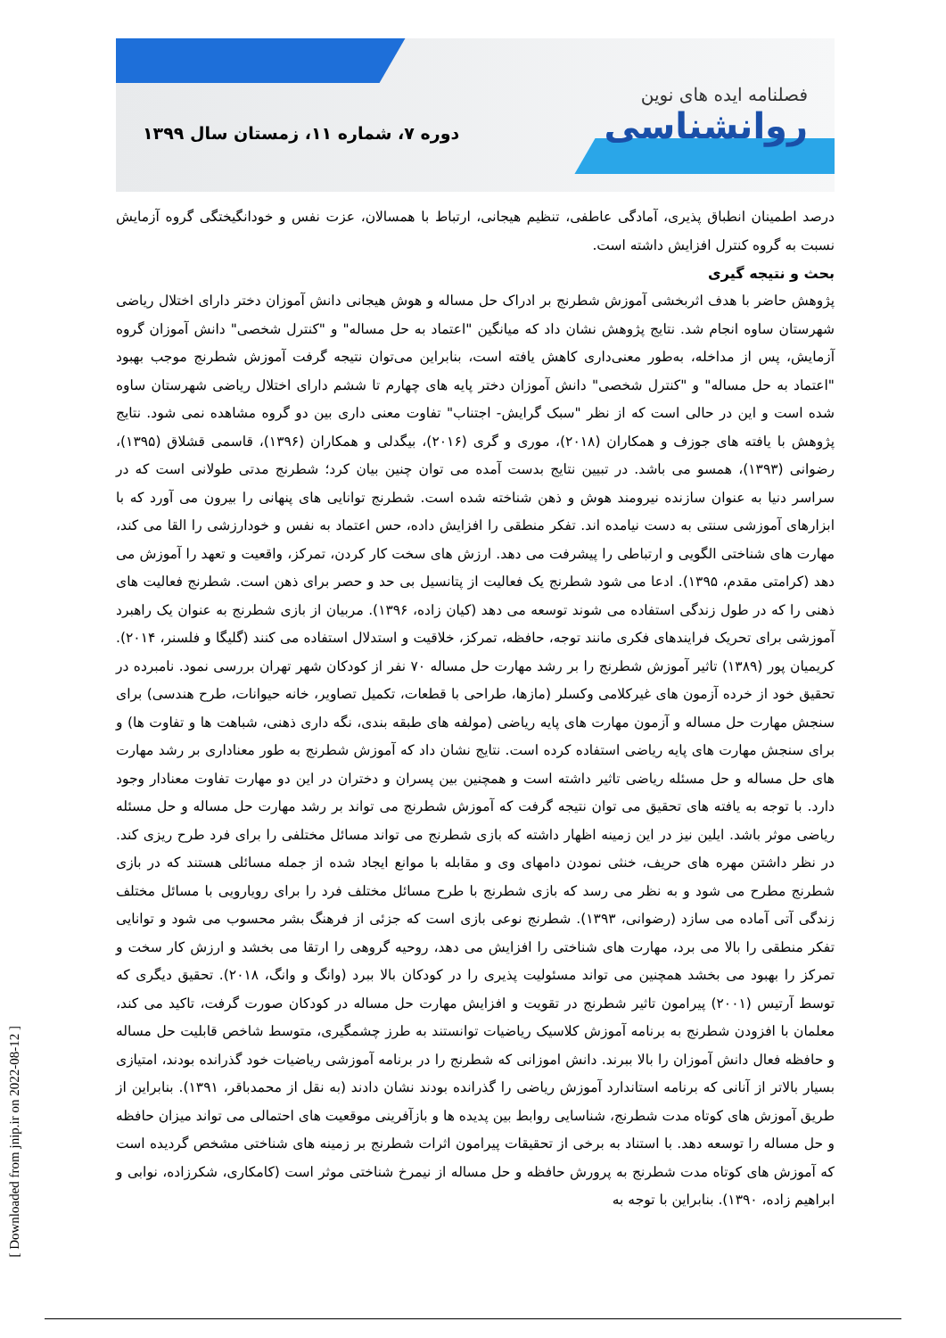فصلنامه ایده های نوین
روانشناسی
دوره ۷، شماره ۱۱، زمستان سال ۱۳۹۹
درصد اطمینان انطباق پذیری، آمادگی عاطفی، تنظیم هیجانی، ارتباط با همسالان، عزت نفس و خودانگیختگی گروه آزمایش نسبت به گروه کنترل افزایش داشته است.
بحث و نتیجه گیری
پژوهش حاضر با هدف اثربخشی آموزش شطرنج بر ادراک حل مساله و هوش هیجانی دانش آموزان دختر دارای اختلال ریاضی شهرستان ساوه انجام شد. نتایج پژوهش نشان داد که میانگین "اعتماد به حل مساله" و "کنترل شخصی" دانش آموزان گروه آزمایش، پس از مداخله، به‌طور معنی‌داری کاهش یافته است، بنابراین می‌توان نتیجه گرفت آموزش شطرنج موجب بهبود "اعتماد به حل مساله" و "کنترل شخصی" دانش آموزان دختر پایه های چهارم تا ششم دارای اختلال ریاضی شهرستان ساوه شده است و این در حالی است که از نظر "سبک گرایش- اجتناب" تفاوت معنی داری بین دو گروه مشاهده نمی شود. نتایج پژوهش با یافته های جوزف و همکاران (۲۰۱۸)، موری و گری (۲۰۱۶)، بیگدلی و همکاران (۱۳۹۶)، قاسمی قشلاق (۱۳۹۵)، رضوانی (۱۳۹۳)، همسو می باشد. در تبیین نتایج بدست آمده می توان چنین بیان کرد؛ شطرنج مدتی طولانی است که در سراسر دنیا به عنوان سازنده نیرومند هوش و ذهن شناخته شده است. شطرنج توانایی های پنهانی را بیرون می آورد که با ابزارهای آموزشی سنتی به دست نیامده اند. تفکر منطقی را افزایش داده، حس اعتماد به نفس و خودارزشی را القا می کند، مهارت های شناختی الگویی و ارتباطی را پیشرفت می دهد. ارزش های سخت کار کردن، تمرکز، واقعیت و تعهد را آموزش می دهد (کرامتی مقدم، ۱۳۹۵). ادعا می شود شطرنج یک فعالیت از پتانسیل بی حد و حصر برای ذهن است. شطرنج فعالیت های ذهنی را که در طول زندگی استفاده می شوند توسعه می دهد (کیان زاده، ۱۳۹۶). مربیان از بازی شطرنج به عنوان یک راهبرد آموزشی برای تحریک فرایندهای فکری مانند توجه، حافظه، تمرکز، خلاقیت و استدلال استفاده می کنند (گلیگا و فلسنر، ۲۰۱۴). کریمیان پور (۱۳۸۹) تاثیر آموزش شطرنج را بر رشد مهارت حل مساله ۷۰ نفر از کودکان شهر تهران بررسی نمود. نامبرده در تحقیق خود از خرده آزمون های غیرکلامی وکسلر (مازها، طراحی با قطعات، تکمیل تصاویر، خانه حیوانات، طرح هندسی) برای سنجش مهارت حل مساله و آزمون مهارت های پایه ریاضی (مولفه های طبقه بندی، نگه داری ذهنی، شباهت ها و تفاوت ها) و برای سنجش مهارت های پایه ریاضی استفاده کرده است. نتایج نشان داد که آموزش شطرنج به طور معناداری بر رشد مهارت های حل مساله و حل مسئله ریاضی تاثیر داشته است و همچنین بین پسران و دختران در این دو مهارت تفاوت معنادار وجود دارد. با توجه به یافته های تحقیق می توان نتیجه گرفت که آموزش شطرنج می تواند بر رشد مهارت حل مساله و حل مسئله ریاضی موثر باشد. ایلین نیز در این زمینه اظهار داشته که بازی شطرنج می تواند مسائل مختلفی را برای فرد طرح ریزی کند. در نظر داشتن مهره های حریف، خنثی نمودن دامهای وی و مقابله با موانع ایجاد شده از جمله مسائلی هستند که در بازی شطرنج مطرح می شود و به نظر می رسد که بازی شطرنج با طرح مسائل مختلف فرد را برای رویارویی با مسائل مختلف زندگی آتی آماده می سازد (رضوانی، ۱۳۹۳). شطرنج نوعی بازی است که جزئی از فرهنگ بشر محسوب می شود و توانایی تفکر منطقی را بالا می برد، مهارت های شناختی را افزایش می دهد، روحیه گروهی را ارتقا می بخشد و ارزش کار سخت و تمرکز را بهبود می بخشد همچنین می تواند مسئولیت پذیری را در کودکان بالا ببرد (وانگ و وانگ، ۲۰۱۸). تحقیق دیگری که توسط آرتیس (۲۰۰۱) پیرامون تاثیر شطرنج در تقویت و افزایش مهارت حل مساله در کودکان صورت گرفت، تاکید می کند، معلمان با افزودن شطرنج به برنامه آموزش کلاسیک ریاضیات توانستند به طرز چشمگیری، متوسط شاخص قابلیت حل مساله و حافظه فعال دانش آموزان را بالا ببرند. دانش اموزانی که شطرنج را در برنامه آموزشی ریاضیات خود گذرانده بودند، امتیازی بسیار بالاتر از آنانی که برنامه استاندارد آموزش ریاضی را گذرانده بودند نشان دادند (به نقل از محمدباقر، ۱۳۹۱). بنابراین از طریق آموزش های کوتاه مدت شطرنج، شناسایی روابط بین پدیده ها و بازآفرینی موقعیت های احتمالی می تواند میزان حافظه و حل مساله را توسعه دهد. با استناد به برخی از تحقیقات پیرامون اثرات شطرنج بر زمینه های شناختی مشخص گردیده است که آموزش های کوتاه مدت شطرنج به پرورش حافظه و حل مساله از نیمرخ شناختی موثر است (کامکاری، شکرزاده، نوابی و ابراهیم زاده، ۱۳۹۰). بنابراین با توجه به
[ Downloaded from jnip.ir on 2022-08-12 ]